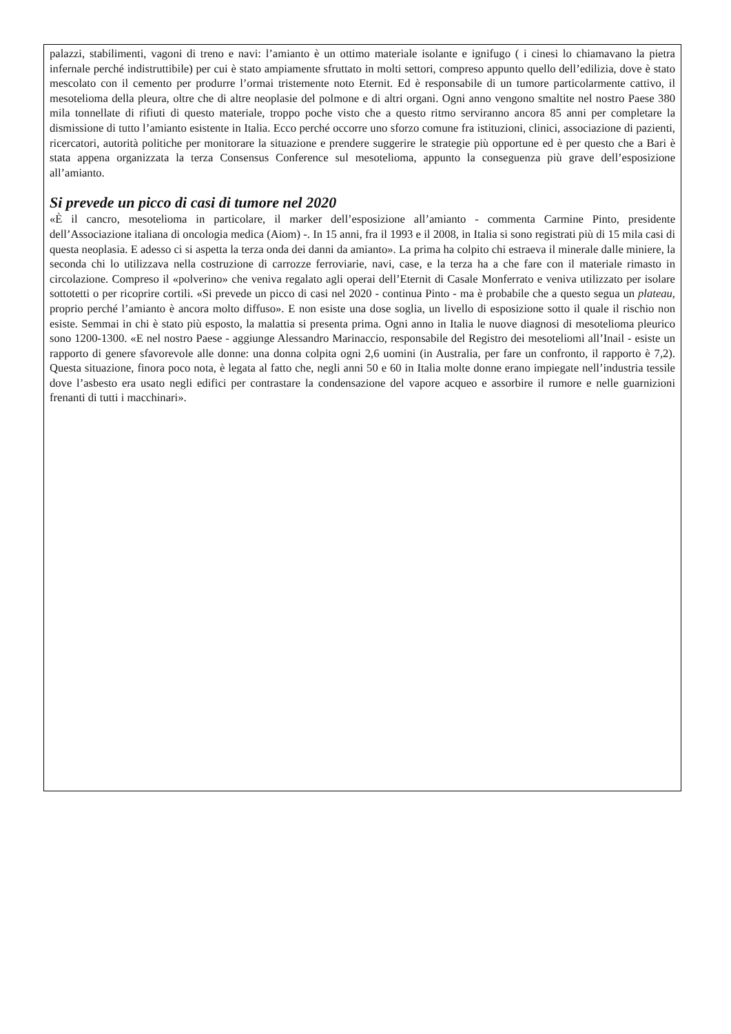palazzi, stabilimenti, vagoni di treno e navi: l’amianto è un ottimo materiale isolante e ignifugo ( i cinesi lo chiamavano la pietra infernale perché indistruttibile) per cui è stato ampiamente sfruttato in molti settori, compreso appunto quello dell’edilizia, dove è stato mescolato con il cemento per produrre l’ormai tristemente noto Eternit. Ed è responsabile di un tumore particolarmente cattivo, il mesotelioma della pleura, oltre che di altre neoplasie del polmone e di altri organi. Ogni anno vengono smaltite nel nostro Paese 380 mila tonnellate di rifiuti di questo materiale, troppo poche visto che a questo ritmo serviranno ancora 85 anni per completare la dismissione di tutto l’amianto esistente in Italia. Ecco perché occorre uno sforzo comune fra istituzioni, clinici, associazione di pazienti, ricercatori, autorità politiche per monitorare la situazione e prendere suggerire le strategie più opportune ed è per questo che a Bari è stata appena organizzata la terza Consensus Conference sul mesotelioma, appunto la conseguenza più grave dell’esposizione all’amianto.
Si prevede un picco di casi di tumore nel 2020
«È il cancro, mesotelioma in particolare, il marker dell’esposizione all’amianto - commenta Carmine Pinto, presidente dell’Associazione italiana di oncologia medica (Aiom) -. In 15 anni, fra il 1993 e il 2008, in Italia si sono registrati più di 15 mila casi di questa neoplasia. E adesso ci si aspetta la terza onda dei danni da amianto». La prima ha colpito chi estraeva il minerale dalle miniere, la seconda chi lo utilizzava nella costruzione di carrozze ferroviarie, navi, case, e la terza ha a che fare con il materiale rimasto in circolazione. Compreso il «polverino» che veniva regalato agli operai dell’Eternit di Casale Monferrato e veniva utilizzato per isolare sottotetti o per ricoprire cortili. «Si prevede un picco di casi nel 2020 - continua Pinto - ma è probabile che a questo segua un plateau, proprio perché l’amianto è ancora molto diffuso». E non esiste una dose soglia, un livello di esposizione sotto il quale il rischio non esiste. Semmai in chi è stato più esposto, la malattia si presenta prima. Ogni anno in Italia le nuove diagnosi di mesotelioma pleurico sono 1200-1300. «E nel nostro Paese - aggiunge Alessandro Marinaccio, responsabile del Registro dei mesoteliomi all’Inail - esiste un rapporto di genere sfavorevole alle donne: una donna colpita ogni 2,6 uomini (in Australia, per fare un confronto, il rapporto è 7,2). Questa situazione, finora poco nota, è legata al fatto che, negli anni 50 e 60 in Italia molte donne erano impiegate nell’industria tessile dove l’asbesto era usato negli edifici per contrastare la condensazione del vapore acqueo e assorbire il rumore e nelle guarnizioni frenanti di tutti i macchinari».